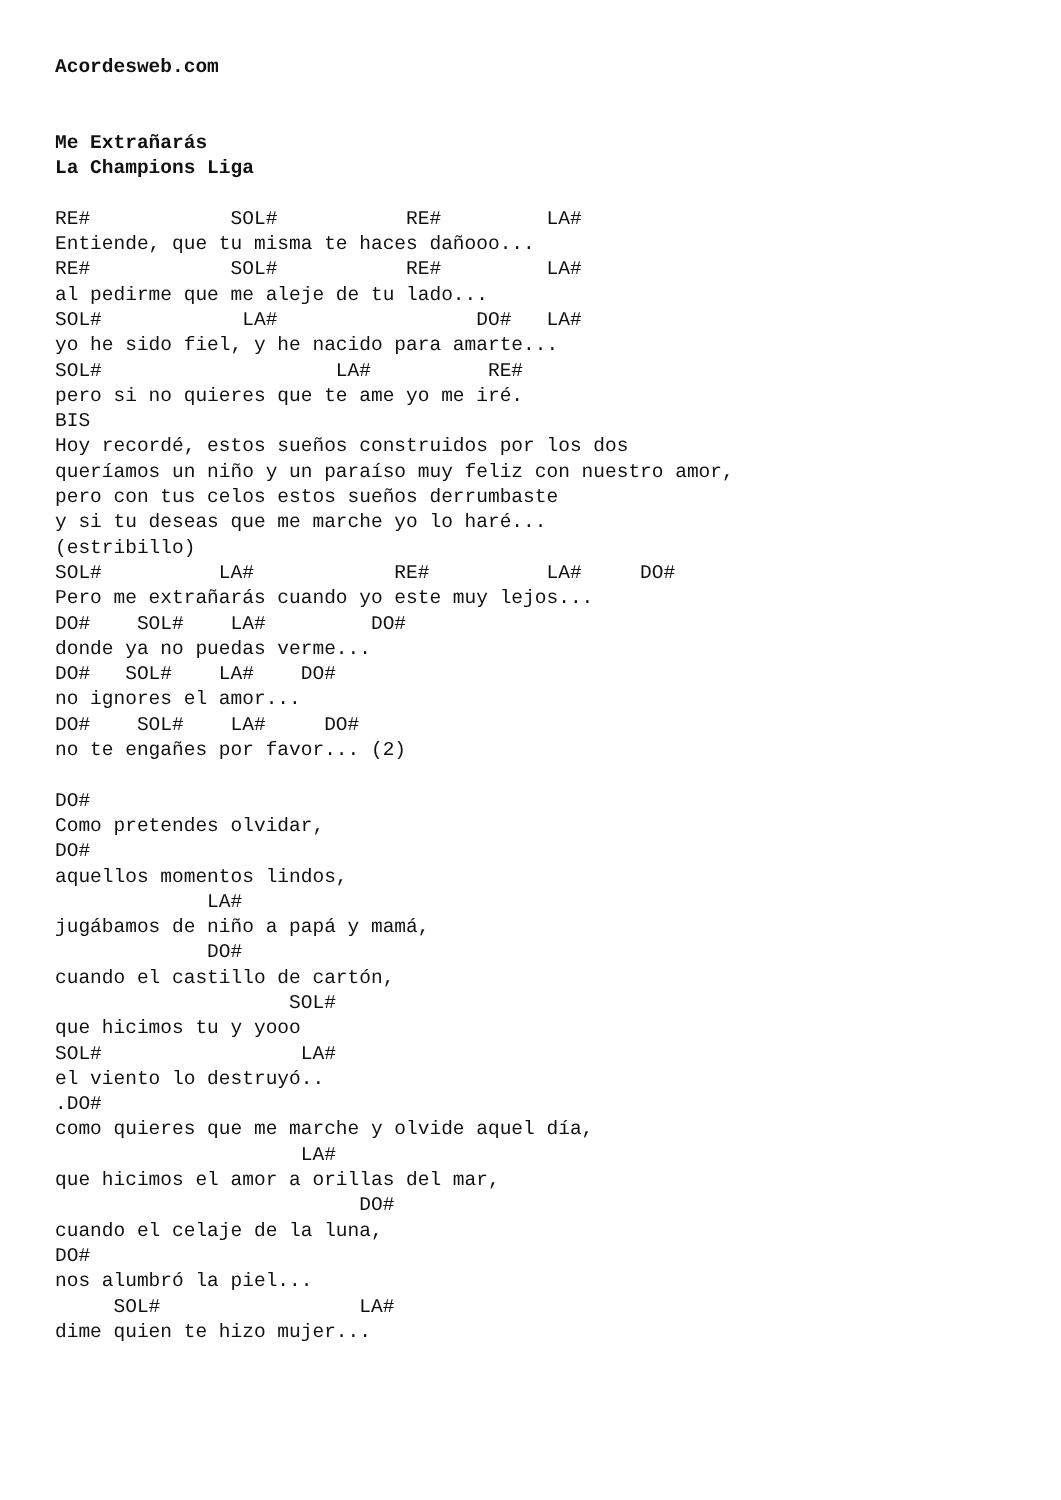Acordesweb.com


Me Extrañarás
La Champions Liga

RE#            SOL#           RE#         LA#
Entiende, que tu misma te haces dañooo...
RE#            SOL#           RE#         LA#
al pedirme que me aleje de tu lado...
SOL#            LA#                 DO#   LA#
yo he sido fiel, y he nacido para amarte...
SOL#                    LA#          RE#
pero si no quieres que te ame yo me iré.
BIS
Hoy recordé, estos sueños construidos por los dos
queríamos un niño y un paraíso muy feliz con nuestro amor,
pero con tus celos estos sueños derrumbaste
y si tu deseas que me marche yo lo haré...
(estribillo)
SOL#          LA#            RE#          LA#     DO#
Pero me extrañarás cuando yo este muy lejos...
DO#    SOL#    LA#         DO#
donde ya no puedas verme...
DO#   SOL#    LA#    DO#
no ignores el amor...
DO#    SOL#    LA#     DO#
no te engañes por favor... (2)

DO#
Como pretendes olvidar,
DO#
aquellos momentos lindos,
             LA#
jugábamos de niño a papá y mamá,
             DO#
cuando el castillo de cartón,
                    SOL#
que hicimos tu y yooo
SOL#                 LA#
el viento lo destruyó..
.DO#
como quieres que me marche y olvide aquel día,
                     LA#
que hicimos el amor a orillas del mar,
                          DO#
cuando el celaje de la luna,
DO#
nos alumbró la piel...
     SOL#                 LA#
dime quien te hizo mujer...